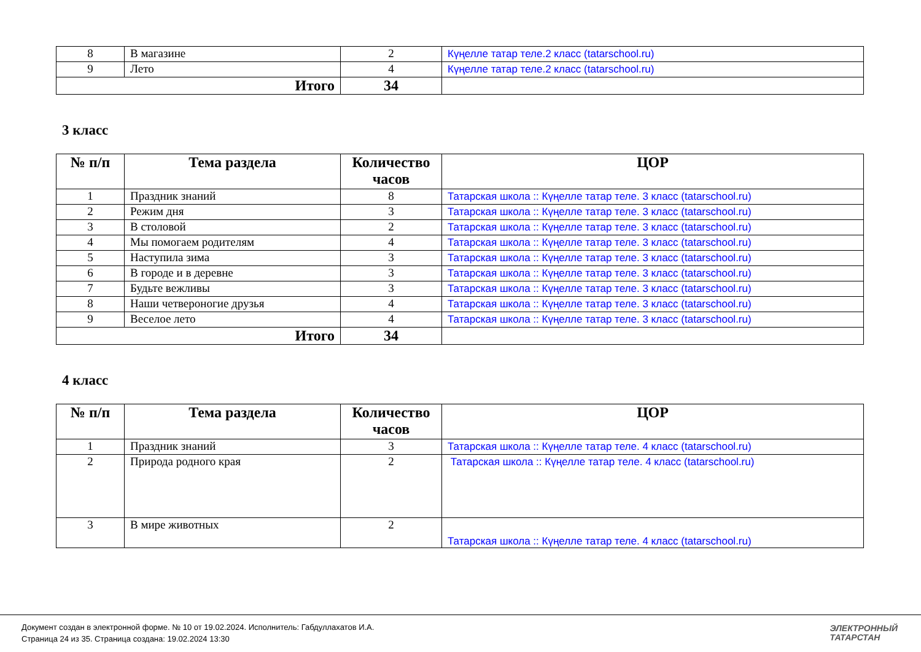| 8 | В магазине | 2 | Күңелле татар теле.2 класс (tatarschool.ru) |
| 9 | Лето | 4 | Күңелле татар теле.2 класс (tatarschool.ru) |
| Итого | | 34 | |
3 класс
| № п/п | Тема раздела | Количество часов | ЦОР |
| --- | --- | --- | --- |
| 1 | Праздник знаний | 8 | Татарская школа :: Күңелле татар теле. 3 класс (tatarschool.ru) |
| 2 | Режим дня | 3 | Татарская школа :: Күңелле татар теле. 3 класс (tatarschool.ru) |
| 3 | В столовой | 2 | Татарская школа :: Күңелле татар теле. 3 класс (tatarschool.ru) |
| 4 | Мы помогаем родителям | 4 | Татарская школа :: Күңелле татар теле. 3 класс (tatarschool.ru) |
| 5 | Наступила зима | 3 | Татарская школа :: Күңелле татар теле. 3 класс (tatarschool.ru) |
| 6 | В городе и в деревне | 3 | Татарская школа :: Күңелле татар теле. 3 класс (tatarschool.ru) |
| 7 | Будьте вежливы | 3 | Татарская школа :: Күңелле татар теле. 3 класс (tatarschool.ru) |
| 8 | Наши четвероногие друзья | 4 | Татарская школа :: Күңелле татар теле. 3 класс (tatarschool.ru) |
| 9 | Веселое лето | 4 | Татарская школа :: Күңелле татар теле. 3 класс (tatarschool.ru) |
| Итого | | 34 | |
4 класс
| № п/п | Тема раздела | Количество часов | ЦОР |
| --- | --- | --- | --- |
| 1 | Праздник знаний | 3 | Татарская школа :: Күңелле татар теле. 4 класс (tatarschool.ru) |
| 2 | Природа родного края | 2 | Татарская школа :: Күңелле татар теле. 4 класс (tatarschool.ru) |
| 3 | В мире животных | 2 | Татарская школа :: Күңелле татар теле. 4 класс (tatarschool.ru) |
Документ создан в электронной форме. № 10 от 19.02.2024. Исполнитель: Габдуллахатов И.А.
Страница 24 из 35. Страница создана: 19.02.2024 13:30
ЭЛЕКТРОННЫЙ
ТАТАРСТАН